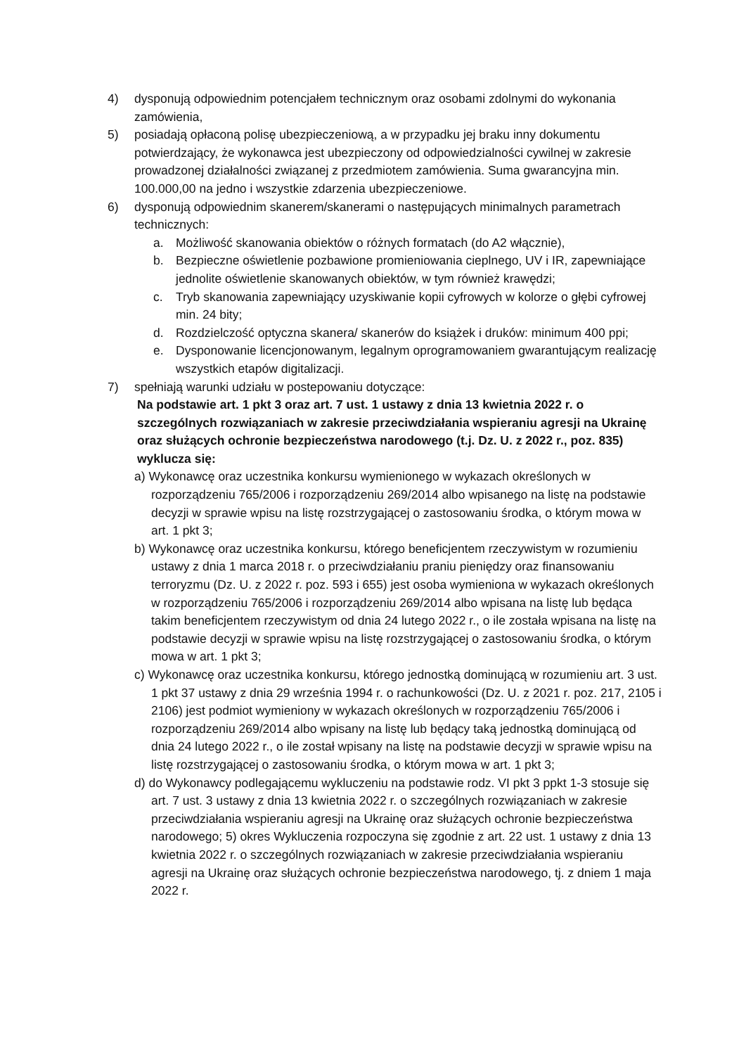4) dysponują odpowiednim potencjałem technicznym oraz osobami zdolnymi do wykonania zamówienia,
5) posiadają opłaconą polisę ubezpieczeniową, a w przypadku jej braku inny dokumentu potwierdzający, że wykonawca jest ubezpieczony od odpowiedzialności cywilnej w zakresie prowadzonej działalności związanej z przedmiotem zamówienia. Suma gwarancyjna min. 100.000,00 na jedno i wszystkie zdarzenia ubezpieczeniowe.
6) dysponują odpowiednim skanerem/skanerami o następujących minimalnych parametrach technicznych:
a. Możliwość skanowania obiektów o różnych formatach (do A2 włącznie),
b. Bezpieczne oświetlenie pozbawione promieniowania cieplnego, UV i IR, zapewniające jednolite oświetlenie skanowanych obiektów, w tym również krawędzi;
c. Tryb skanowania zapewniający uzyskiwanie kopii cyfrowych w kolorze o głębi cyfrowej min. 24 bity;
d. Rozdzielczość optyczna skanera/ skanerów do książek i druków: minimum 400 ppi;
e. Dysponowanie licencjonowanym, legalnym oprogramowaniem gwarantującym realizację wszystkich etapów digitalizacji.
7) spełniają warunki udziału w postepowaniu dotyczące:
Na podstawie art. 1 pkt 3 oraz art. 7 ust. 1 ustawy z dnia 13 kwietnia 2022 r. o szczególnych rozwiązaniach w zakresie przeciwdziałania wspieraniu agresji na Ukrainę oraz służących ochronie bezpieczeństwa narodowego (t.j. Dz. U. z 2022 r., poz. 835) wyklucza się:
a) Wykonawcę oraz uczestnika konkursu wymienionego w wykazach określonych w rozporządzeniu 765/2006 i rozporządzeniu 269/2014 albo wpisanego na listę na podstawie decyzji w sprawie wpisu na listę rozstrzygającej o zastosowaniu środka, o którym mowa w art. 1 pkt 3;
b) Wykonawcę oraz uczestnika konkursu, którego beneficjentem rzeczywistym w rozumieniu ustawy z dnia 1 marca 2018 r. o przeciwdziałaniu praniu pieniędzy oraz finansowaniu terroryzmu (Dz. U. z 2022 r. poz. 593 i 655) jest osoba wymieniona w wykazach określonych w rozporządzeniu 765/2006 i rozporządzeniu 269/2014 albo wpisana na listę lub będąca takim beneficjentem rzeczywistym od dnia 24 lutego 2022 r., o ile została wpisana na listę na podstawie decyzji w sprawie wpisu na listę rozstrzygającej o zastosowaniu środka, o którym mowa w art. 1 pkt 3;
c) Wykonawcę oraz uczestnika konkursu, którego jednostką dominującą w rozumieniu art. 3 ust. 1 pkt 37 ustawy z dnia 29 września 1994 r. o rachunkowości (Dz. U. z 2021 r. poz. 217, 2105 i 2106) jest podmiot wymieniony w wykazach określonych w rozporządzeniu 765/2006 i rozporządzeniu 269/2014 albo wpisany na listę lub będący taką jednostką dominującą od dnia 24 lutego 2022 r., o ile został wpisany na listę na podstawie decyzji w sprawie wpisu na listę rozstrzygającej o zastosowaniu środka, o którym mowa w art. 1 pkt 3;
d) do Wykonawcy podlegającemu wykluczeniu na podstawie rodz. VI pkt 3 ppkt 1-3 stosuje się art. 7 ust. 3 ustawy z dnia 13 kwietnia 2022 r. o szczególnych rozwiązaniach w zakresie przeciwdziałania wspieraniu agresji na Ukrainę oraz służących ochronie bezpieczeństwa narodowego; 5) okres Wykluczenia rozpoczyna się zgodnie z art. 22 ust. 1 ustawy z dnia 13 kwietnia 2022 r. o szczególnych rozwiązaniach w zakresie przeciwdziałania wspieraniu agresji na Ukrainę oraz służących ochronie bezpieczeństwa narodowego, tj. z dniem 1 maja 2022 r.